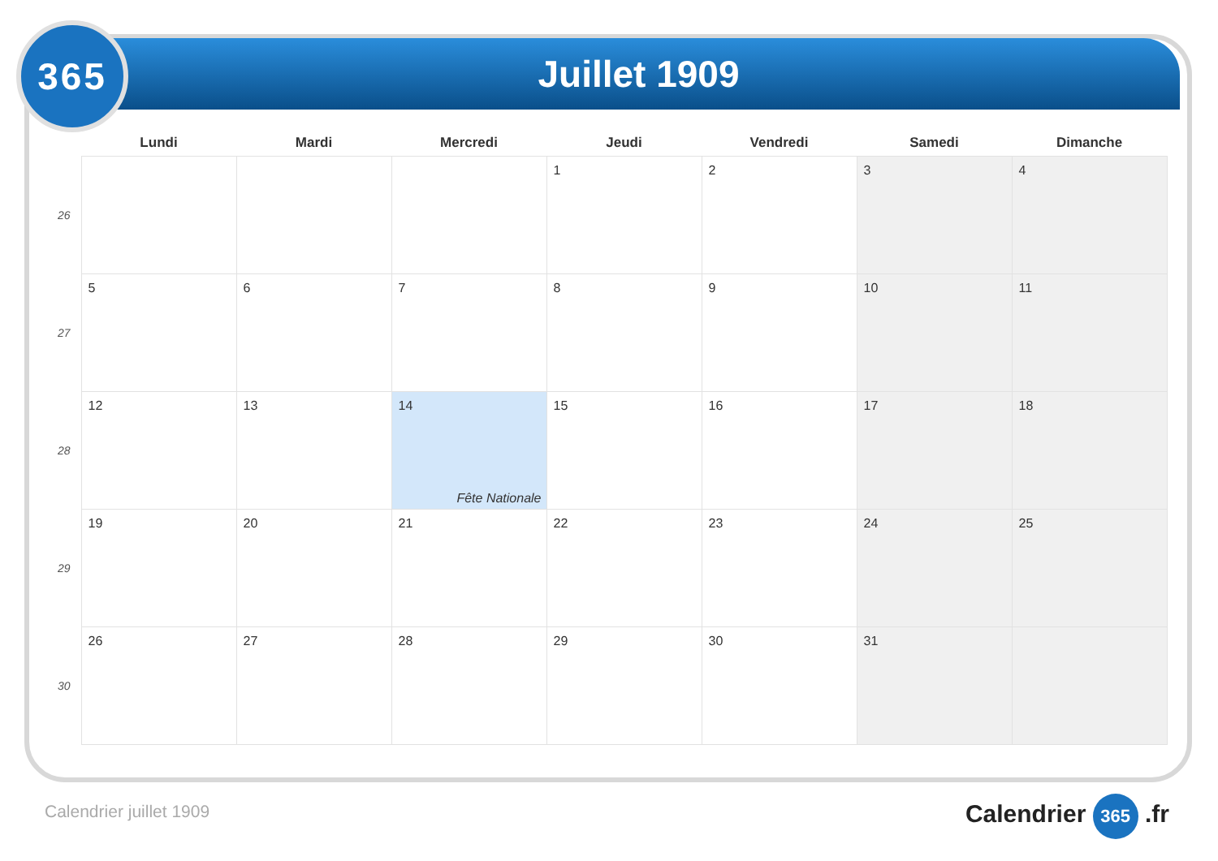Juillet 1909
365
| | Lundi | Mardi | Mercredi | Jeudi | Vendredi | Samedi | Dimanche |
| --- | --- | --- | --- | --- | --- | --- | --- |
| 26 | | | | 1 | 2 | 3 | 4 |
| 27 | 5 | 6 | 7 | 8 | 9 | 10 | 11 |
| 28 | 12 | 13 | 14 Fête Nationale | 15 | 16 | 17 | 18 |
| 29 | 19 | 20 | 21 | 22 | 23 | 24 | 25 |
| 30 | 26 | 27 | 28 | 29 | 30 | 31 | |
Calendrier juillet 1909 Calendrier 365 .fr